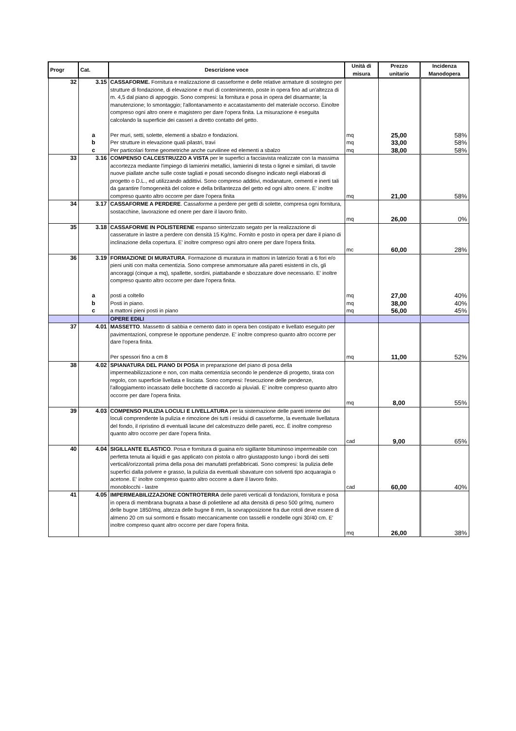| Progr | Cat. | Descrizione voce | Unità di misura | Prezzo unitario | Incidenza Manodopera |
| --- | --- | --- | --- | --- | --- |
| 32 | 3.15 | CASSAFORME. Fornitura e realizzazione di casseforme e delle relative armature di sostegno per strutture di fondazione, di elevazione e muri di contenimento, poste in opera fino ad un'altezza di m. 4,5 dal piano di appoggio. Sono compresi: la fornitura e posa in opera del disarmante; la manutenzione; lo smontaggio; l'allontanamento e accatastamento del materiale occorso. Èinoltre compreso ogni altro onere e magistero per dare l'opera finita. La misurazione è eseguita calcolando la superficie dei casseri a diretto contatto del getto. | | | |
| | a | Per muri, setti, solette, elementi a sbalzo e fondazioni. | mq | 25,00 | 58% |
| | b | Per strutture in elevazione quali pilastri, travi | mq | 33,00 | 58% |
| | c | Per particolari forme geometriche anche curvilinee ed elementi a sbalzo | mq | 38,00 | 58% |
| 33 | 3.16 | COMPENSO CALCESTRUZZO A VISTA per le superfici a facciavista realizzate con la massima accortezza mediante l'impiego di lamierini metallici, lamierini di testa o lignei e similari, di tavole nuove piallate anche sulle coste tagliati e posati secondo disegno indicato negli elaborati di progetto o D.L., ed utilizzando addittivi. Sono compreso additivi, modanature, cementi e inerti tali da garantire l'omogeneità del colore e della brillantezza del getto ed ogni altro onere. E' inoltre compreso quanto altro occorre per dare l'opera finita | mq | 21,00 | 58% |
| 34 | 3.17 | CASSAFORME A PERDERE . Cassaforme a perdere per getti di solette, compresa ogni fornitura, sostacchine, lavorazione ed onere per dare il lavoro finito. | mq | 26,00 | 0% |
| 35 | 3.18 | CASSAFORME IN POLISTERENE espanso sinterizzato segato per la realizzazione di casserature in lastre a perdere con densità 15 Kg/mc. Fornito e posto in opera per dare il piano di inclinazione della copertura. E' inoltre compreso ogni altro onere per dare l'opera finita. | mc | 60,00 | 28% |
| 36 | 3.19 | FORMAZIONE DI MURATURA . Formazione di muratura in mattoni in laterizio forati a 6 fori e/o pieni uniti con malta cementizia. Sono comprese ammorsature alla pareti esistenti in cls, gli ancoraggi (cinque a mq), spallette, sordini, piattabande e sbozzature dove necessario. E' inoltre compreso quanto altro occorre per dare l'opera finita. | | | |
| | a | posti a coltello | mq | 27,00 | 40% |
| | b | Posti in piano. | mq | 38,00 | 40% |
| | c | a mattoni pieni posti in piano | mq | 56,00 | 45% |
| | | OPERE EDILI | | | |
| 37 | 4.01 | MASSETTO . Massetto di sabbia e cemento dato in opera ben costipato e livellato eseguito per pavimentazioni, comprese le opportune pendenze. E' inoltre compreso quanto altro occorre per dare l'opera finita. Per spessori fino a cm 8 | mq | 11,00 | 52% |
| 38 | 4.02 | SPIANATURA DEL PIANO DI POSA in preparazione del piano di posa della impermeabilizzazione e non, con malta cementizia secondo le pendenze di progetto, tirata con regolo, con superficie livellata e lisciata. Sono compresi: l'esecuzione delle pendenze, l'alloggiamento incassato delle bocchette di raccordo ai pluviali. E' inoltre compreso quanto altro occorre per dare l'opera finita. | mq | 8,00 | 55% |
| 39 | 4.03 | COMPENSO PULIZIA LOCULI E LIVELLATURA per la sistemazione delle pareti interne dei loculi comprendente la pulizia e rimozione dei tutti i residui di casseforme, la eventuale livellatura del fondo, il ripristino di eventuali lacune del calcestruzzo delle pareti, ecc. È inoltre compreso quanto altro occorre per dare l'opera finita. | cad | 9,00 | 65% |
| 40 | 4.04 | SIGILLANTE ELASTICO . Posa e fornitura di guaina e/o sigillante bituminoso impermeabile con perfetta tenuta ai liquidi e gas applicato con pistola o altro giustapposto lungo i bordi dei setti verticali/orizzontali prima della posa dei manufatti prefabbricati. Sono compresi: la pulizia delle superfici dalla polvere e grasso, la pulizia da eventuali sbavature con solventi tipo acquaragia o acetone. E' inoltre compreso quanto altro occorre a dare il lavoro finito. monoblocchi - lastre | cad | 60,00 | 40% |
| 41 | 4.05 | IMPERMEABILIZZAZIONE CONTROTERRA delle pareti verticali di fondazioni, fornitura e posa in opera di membrana bugnata a base di polietilene ad alta densità di peso 500 gr/mq, numero delle bugne 1850/mq, altezza delle bugne 8 mm, la sovrapposizione fra due rotoli deve essere di almeno 20 cm sui sormonti e fissato meccanicamente con tasselli e rondelle ogni 30/40 cm. E' inoltre compreso quant altro occorre per dare l'opera finita. | mq | 26,00 | 38% |